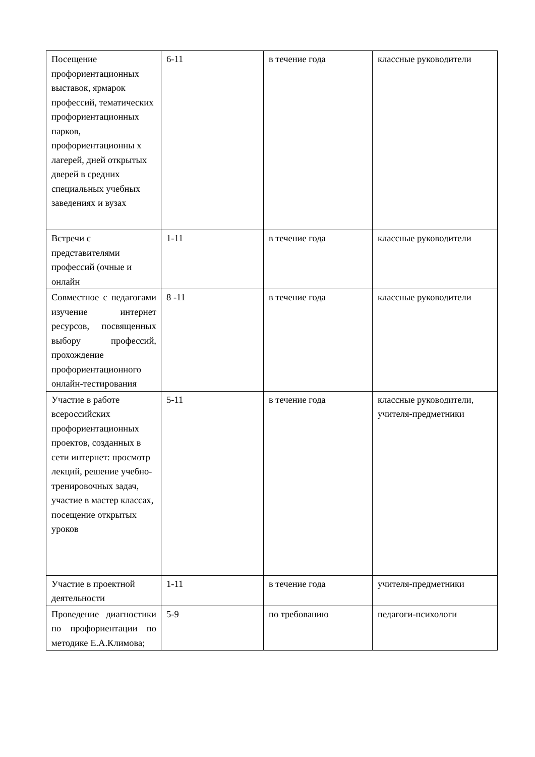| Посещение профориентационных выставок, ярмарок профессий, тематических профориентационных парков, профориентационны х лагерей, дней открытых дверей в средних специальных учебных заведениях и вузах | 6-11 | в течение года | классные руководители |
| Встречи с представителями профессий (очные и онлайн | 1-11 | в течение года | классные руководители |
| Совместное с педагогами изучение интернет ресурсов, посвященных выбору профессий, прохождение профориентационного онлайн-тестирования | 8 -11 | в течение года | классные руководители |
| Участие в работе всероссийских профориентационных проектов, созданных в сети интернет: просмотр лекций, решение учебно-тренировочных задач, участие в мастер классах, посещение открытых уроков | 5-11 | в течение года | классные руководители, учителя-предметники |
| Участие в проектной деятельности | 1-11 | в течение года | учителя-предметники |
| Проведение диагностики по профориентации по методике Е.А.Климова; | 5-9 | по требованию | педагоги-психологи |